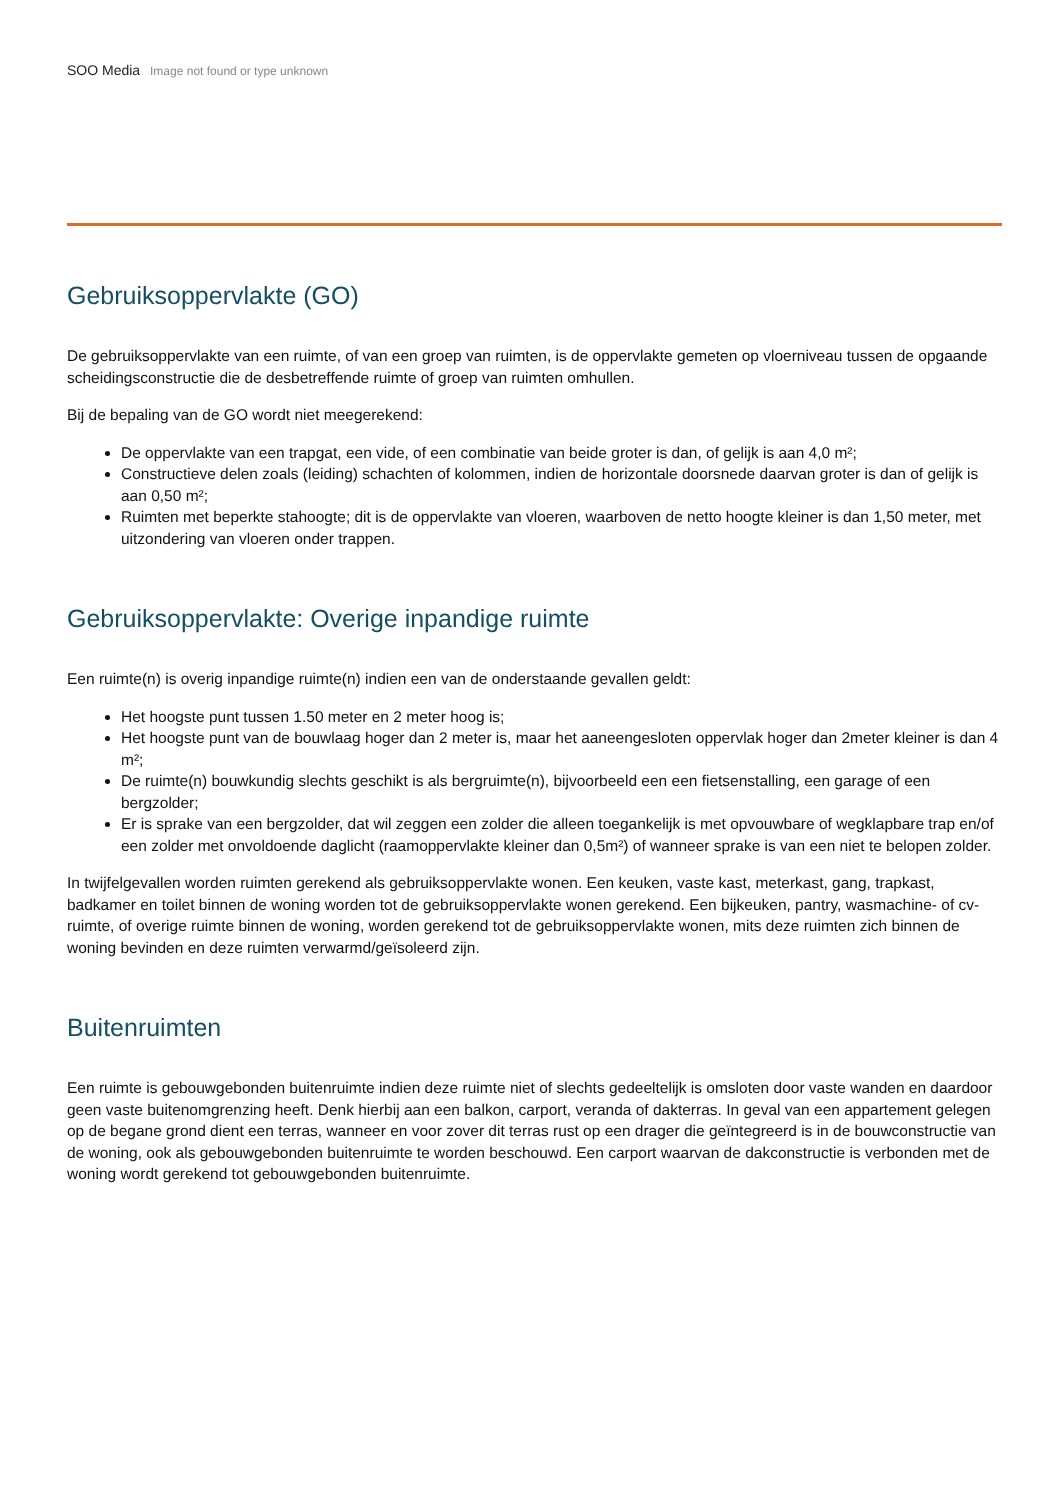SOO Media Image not found or type unknown
Gebruiksoppervlakte (GO)
De gebruiksoppervlakte van een ruimte, of van een groep van ruimten, is de oppervlakte gemeten op vloerniveau tussen de opgaande scheidingsconstructie die de desbetreffende ruimte of groep van ruimten omhullen.
Bij de bepaling van de GO wordt niet meegerekend:
De oppervlakte van een trapgat, een vide, of een combinatie van beide groter is dan, of gelijk is aan 4,0 m²;
Constructieve delen zoals (leiding) schachten of kolommen, indien de horizontale doorsnede daarvan groter is dan of gelijk is aan 0,50 m²;
Ruimten met beperkte stahoogte; dit is de oppervlakte van vloeren, waarboven de netto hoogte kleiner is dan 1,50 meter, met uitzondering van vloeren onder trappen.
Gebruiksoppervlakte: Overige inpandige ruimte
Een ruimte(n) is overig inpandige ruimte(n) indien een van de onderstaande gevallen geldt:
Het hoogste punt tussen 1.50 meter en 2 meter hoog is;
Het hoogste punt van de bouwlaag hoger dan 2 meter is, maar het aaneengesloten oppervlak hoger dan 2meter kleiner is dan 4 m²;
De ruimte(n) bouwkundig slechts geschikt is als bergruimte(n), bijvoorbeeld een een fietsenstalling, een garage of een bergzolder;
Er is sprake van een bergzolder, dat wil zeggen een zolder die alleen toegankelijk is met opvouwbare of wegklapbare trap en/of een zolder met onvoldoende daglicht (raamoppervlakte kleiner dan 0,5m²) of wanneer sprake is van een niet te belopen zolder.
In twijfelgevallen worden ruimten gerekend als gebruiksoppervlakte wonen. Een keuken, vaste kast, meterkast, gang, trapkast, badkamer en toilet binnen de woning worden tot de gebruiksoppervlakte wonen gerekend. Een bijkeuken, pantry, wasmachine- of cv-ruimte, of overige ruimte binnen de woning, worden gerekend tot de gebruiksoppervlakte wonen, mits deze ruimten zich binnen de woning bevinden en deze ruimten verwarmd/geïsoleerd zijn.
Buitenruimten
Een ruimte is gebouwgebonden buitenruimte indien deze ruimte niet of slechts gedeeltelijk is omsloten door vaste wanden en daardoor geen vaste buitenomgrenzing heeft. Denk hierbij aan een balkon, carport, veranda of dakterras. In geval van een appartement gelegen op de begane grond dient een terras, wanneer en voor zover dit terras rust op een drager die geïntegreerd is in de bouwconstructie van de woning, ook als gebouwgebonden buitenruimte te worden beschouwd. Een carport waarvan de dakconstructie is verbonden met de woning wordt gerekend tot gebouwgebonden buitenruimte.